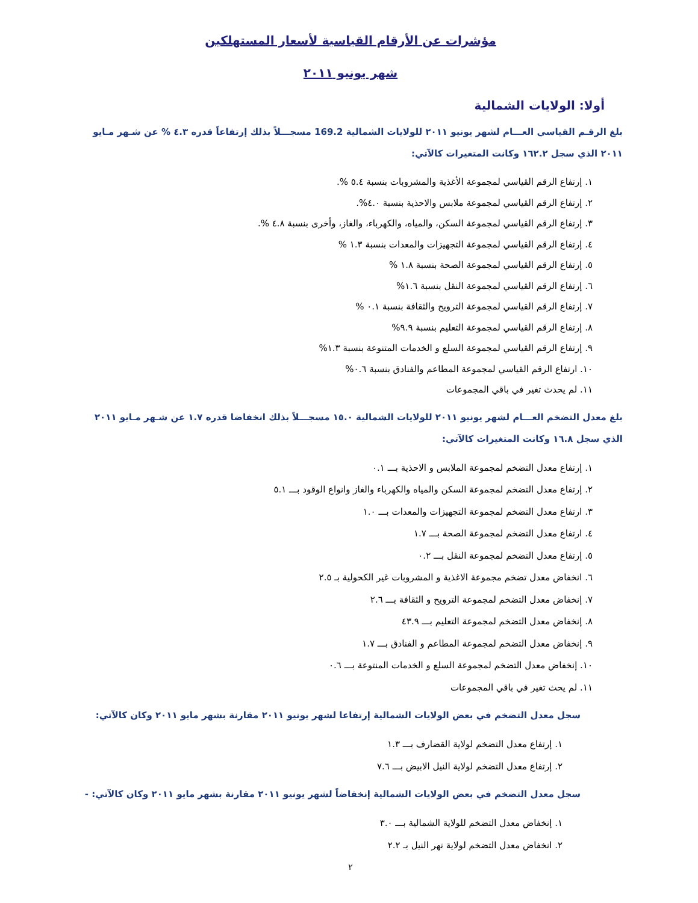مؤشرات عن الأرقام القياسية لأسعار المستهلكين
شهر يونيو ٢٠١١
أولا: الولايات الشمالية
بلغ الرقـم القياسي العـــام لشهر يونيو ٢٠١١ للولايات الشمالية 169.2 مسجـــلاً بذلك إرتفاعاً قدره ٤.٣ % عن شـهر مـايو ٢٠١١ الذي سجل ١٦٢.٢ وكانت المتغيرات كالآتي:
١. إرتفاع الرقم القياسي لمجموعة الأغذية والمشروبات بنسبة ٥.٤ %.
٢. إرتفاع الرقم القياسي لمجموعة ملابس والاحذية بنسبة ٤.٠%.
٣. إرتفاع الرقم القياسي لمجموعة السكن، والمياه، والكهرباء، والغاز، وأخرى بنسبة ٤.٨ %.
٤. إرتفاع الرقم القياسي لمجموعة التجهيزات والمعدات بنسبة ١.٣ %
٥. إرتفاع الرقم القياسي لمجموعة الصحة بنسبة ١.٨ %
٦. إرتفاع الرقم القياسي لمجموعة النقل بنسبة ١.٦%
٧. إرتفاع الرقم القياسي لمجموعة الترويح والثقافة بنسبة ٠.١ %
٨. إرتفاع الرقم القياسي لمجموعة التعليم بنسبة ٩.٩%
٩. إرتفاع الرقم القياسي لمجموعة السلع و الخدمات المتنوعة بنسبة ١.٣%
١٠. ارتفاع الرقم القياسي لمجموعة المطاعم والفنادق بنسبة ٠.٦%
١١. لم يحدث تغير في باقي المجموعات
بلغ معدل التضخم العـــام لشهر يونيو ٢٠١١ للولايات الشمالية ١٥.٠ مسجـــلاً بذلك انخفاضا قدره ١.٧ عن شـهر مـايو ٢٠١١ الذي سجل ١٦.٨ وكانت المتغيرات كالآتي:
١. إرتفاع معدل التضخم لمجموعة الملابس و الاحذية بـــ ٠.١
٢. إرتفاع معدل التضخم لمجموعة السكن والمياه والكهرباء والغاز وانواع الوقود بـــ ٥.١
٣. ارتفاع معدل التضخم لمجموعة التجهيزات والمعدات بـــ ١.٠
٤. ارتفاع معدل التضخم لمجموعة الصحة بـــ ١.٧
٥. إرتفاع معدل التضخم لمجموعة النقل بـــ ٠.٢
٦. انخفاض معدل تضخم مجموعة الاغذية و المشروبات غير الكحولية بـ ٢.٥
٧. إنخفاض معدل التضخم لمجموعة الترويح و الثقافة بـــ ٢.٦
٨. إنخفاض معدل التضخم لمجموعة التعليم بـــ ٤٣.٩
٩. إنخفاض معدل التضخم لمجموعة المطاعم و الفنادق بـــ ١.٧
١٠. إنخفاض معدل التضخم لمجموعة السلع و الخدمات المنتوعة بـــ ٠.٦
١١. لم يحث تغير في باقي المجموعات
سجل معدل التضخم في بعض الولايات الشمالية إرتفاعا لشهر يونيو ٢٠١١ مقارنة بشهر مايو ٢٠١١ وكان كالآتي:
١. إرتفاع معدل التضخم لولاية القضارف بـــ ١.٣
٢. إرتفاع معدل التضخم لولاية النيل الابيض بـــ ٧.٦
سجل معدل التضخم في بعض الولايات الشمالية إنخفاضاً لشهر يونيو ٢٠١١ مقارنة بشهر مايو ٢٠١١ وكان كالآتي: -
١. إنخفاض معدل التضخم للولاية الشمالية بـــ ٣.٠
٢. انخفاض معدل التضخم لولاية نهر النيل بـ ٢.٢
٢